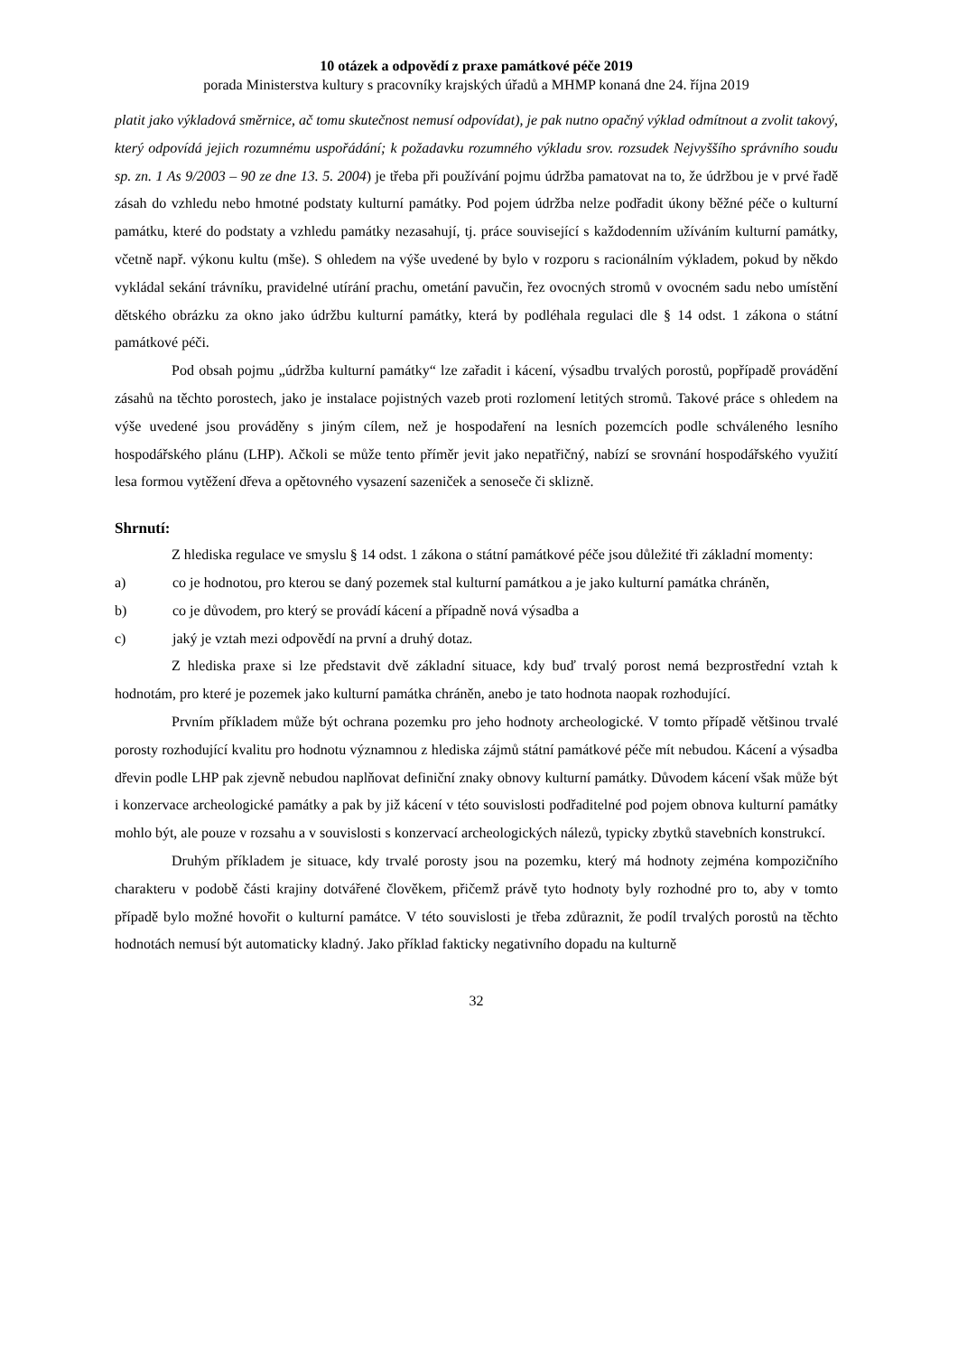10 otázek a odpovědí z praxe památkové péče 2019
porada Ministerstva kultury s pracovníky krajských úřadů a MHMP konaná dne 24. října 2019
platit jako výkladová směrnice, ač tomu skutečnost nemusí odpovídat), je pak nutno opačný výklad odmítnout a zvolit takový, který odpovídá jejich rozumnému uspořádání; k požadavku rozumného výkladu srov. rozsudek Nejvyššího správního soudu sp. zn. 1 As 9/2003 – 90 ze dne 13. 5. 2004) je třeba při používání pojmu údržba pamatovat na to, že údržbou je v prvé řadě zásah do vzhledu nebo hmotné podstaty kulturní památky. Pod pojem údržba nelze podřadit úkony běžné péče o kulturní památku, které do podstaty a vzhledu památky nezasahují, tj. práce související s každodenním užíváním kulturní památky, včetně např. výkonu kultu (mše). S ohledem na výše uvedené by bylo v rozporu s racionálním výkladem, pokud by někdo vykládal sekání trávníku, pravidelné utírání prachu, ometání pavučin, řez ovocných stromů v ovocném sadu nebo umístění dětského obrázku za okno jako údržbu kulturní památky, která by podléhala regulaci dle § 14 odst. 1 zákona o státní památkové péči.
Pod obsah pojmu „údržba kulturní památky“ lze zařadit i kácení, výsadbu trvalých porostů, popřípadě provádění zásahů na těchto porostech, jako je instalace pojistných vazeb proti rozlomení letitých stromů. Takové práce s ohledem na výše uvedené jsou prováděny s jiným cílem, než je hospodaření na lesních pozemcích podle schváleného lesního hospodářského plánu (LHP). Ačkoli se může tento příměr jevit jako nepatřičný, nabízí se srovnání hospodářského využití lesa formou vytěžení dřeva a opětovného vysazení sazeniček a senoseče či sklizně.
Shrnutí:
Z hlediska regulace ve smyslu § 14 odst. 1 zákona o státní památkové péče jsou důležité tři základní momenty:
a) co je hodnotou, pro kterou se daný pozemek stal kulturní památkou a je jako kulturní památka chráněn,
b) co je důvodem, pro který se provádí kácení a případně nová výsadba a
c) jaký je vztah mezi odpovědí na první a druhý dotaz.
Z hlediska praxe si lze představit dvě základní situace, kdy buď trvalý porost nemá bezprostřední vztah k hodnotám, pro které je pozemek jako kulturní památka chráněn, anebo je tato hodnota naopak rozhodující.
Prvním příkladem může být ochrana pozemku pro jeho hodnoty archeologické. V tomto případě většinou trvalé porosty rozhodující kvalitu pro hodnotu významnou z hlediska zájmů státní památkové péče mít nebudou. Kácení a výsadba dřevin podle LHP pak zjevně nebudou naplňovat definiční znaky obnovy kulturní památky. Důvodem kácení však může být i konzervace archeologické památky a pak by již kácení v této souvislosti podřaditelné pod pojem obnova kulturní památky mohlo být, ale pouze v rozsahu a v souvislosti s konzervací archeologických nálezů, typicky zbytků stavebních konstrukcí.
Druhým příkladem je situace, kdy trvalé porosty jsou na pozemku, který má hodnoty zejména kompozičního charakteru v podobě části krajiny dotvářené člověkem, přičemž právě tyto hodnoty byly rozhodné pro to, aby v tomto případě bylo možné hovořit o kulturní památce. V této souvislosti je třeba zdůraznit, že podíl trvalých porostů na těchto hodnotách nemusí být automaticky kladný. Jako příklad fakticky negativního dopadu na kulturně
32